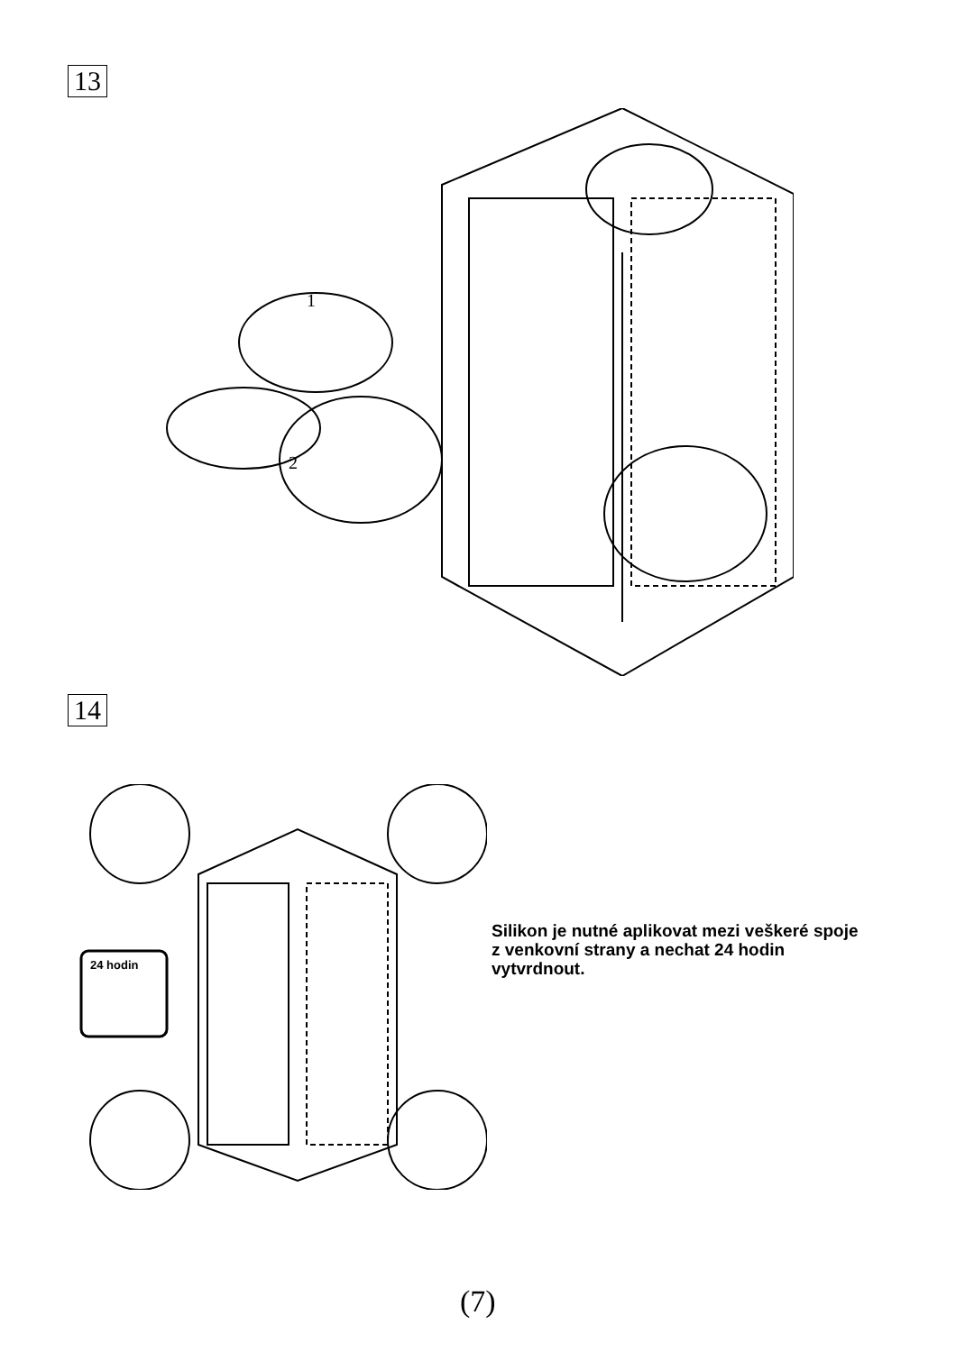13
1
2
14
24 hodin
Silikon je nutné aplikovat mezi veškeré spoje z venkovní strany a nechat 24 hodin vytvrdnout.
(7)